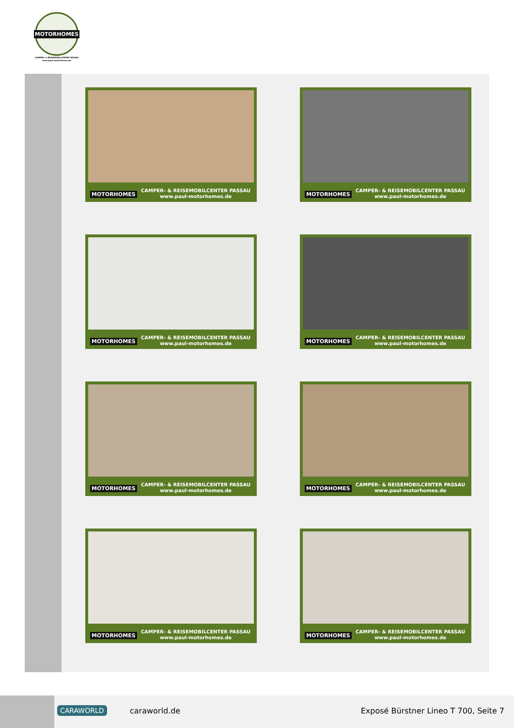MOTORHOMES
CAMPER- & REISEMOBILCENTER PASSAU
www.paul-motorhomes.de
MOTORHOMES
CAMPER- & REISEMOBILCENTER PASSAU
www.paul-motorhomes.de
MOTORHOMES
CAMPER- & REISEMOBILCENTER PASSAU
www.paul-motorhomes.de
MOTORHOMES
CAMPER- & REISEMOBILCENTER PASSAU
www.paul-motorhomes.de
MOTORHOMES
CAMPER- & REISEMOBILCENTER PASSAU
www.paul-motorhomes.de
MOTORHOMES
CAMPER- & REISEMOBILCENTER PASSAU
www.paul-motorhomes.de
MOTORHOMES
CAMPER- & REISEMOBILCENTER PASSAU
www.paul-motorhomes.de
MOTORHOMES
CAMPER- & REISEMOBILCENTER PASSAU
www.paul-motorhomes.de
MOTORHOMES
CAMPER- & REISEMOBILCENTER PASSAU
www.paul-motorhomes.de
CARAWORLD caraworld.de
Exposé Bürstner Lineo T 700, Seite 7